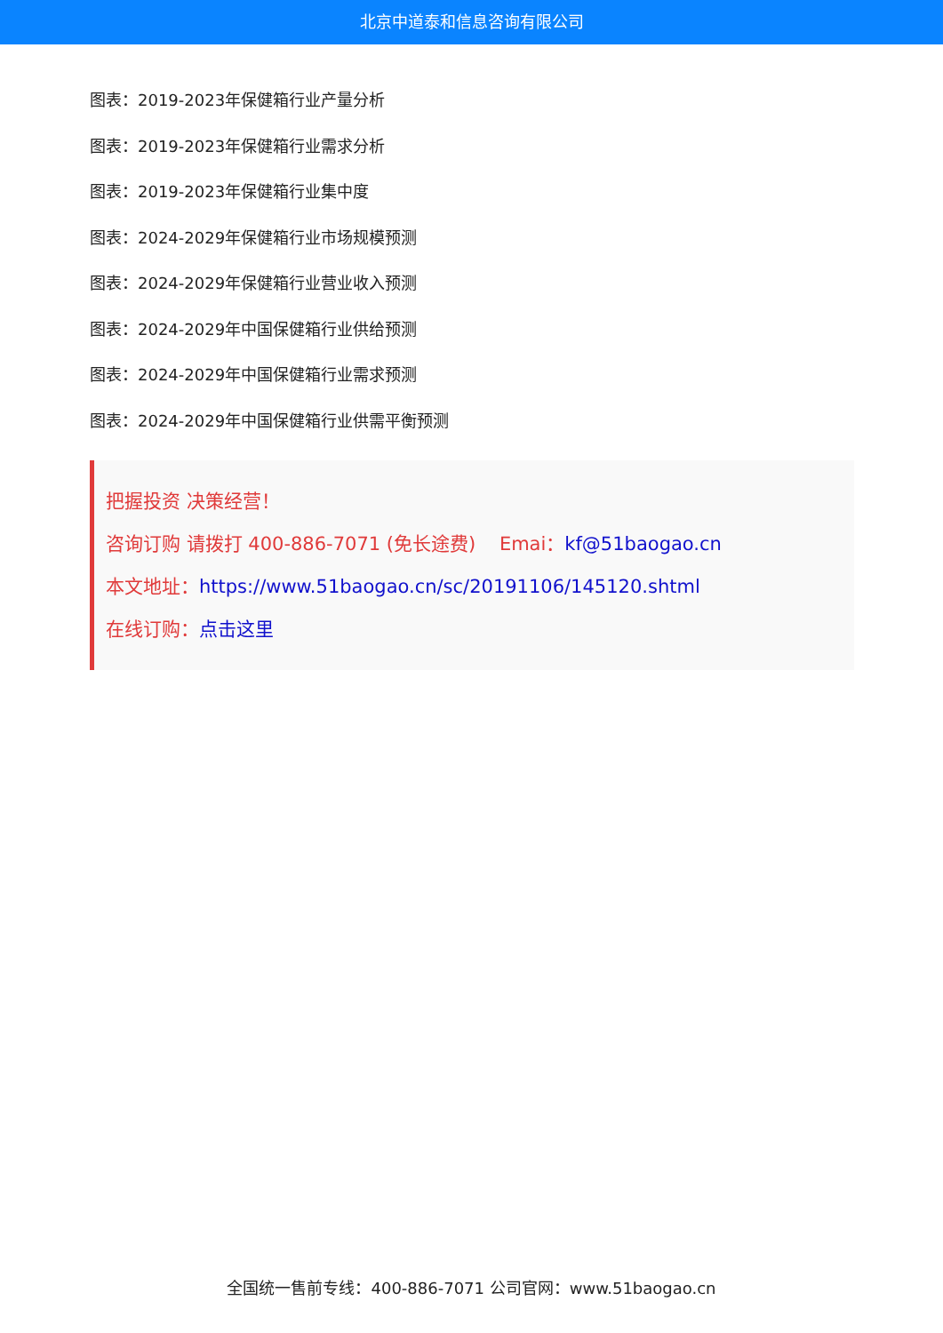北京中道泰和信息咨询有限公司
图表：2019-2023年保健箱行业产量分析
图表：2019-2023年保健箱行业需求分析
图表：2019-2023年保健箱行业集中度
图表：2024-2029年保健箱行业市场规模预测
图表：2024-2029年保健箱行业营业收入预测
图表：2024-2029年中国保健箱行业供给预测
图表：2024-2029年中国保健箱行业需求预测
图表：2024-2029年中国保健箱行业供需平衡预测
把握投资 决策经营！
咨询订购 请拨打 400-886-7071 (免长途费) Emai：kf@51baogao.cn
本文地址：https://www.51baogao.cn/sc/20191106/145120.shtml
在线订购：点击这里
全国统一售前专线：400-886-7071 公司官网：www.51baogao.cn